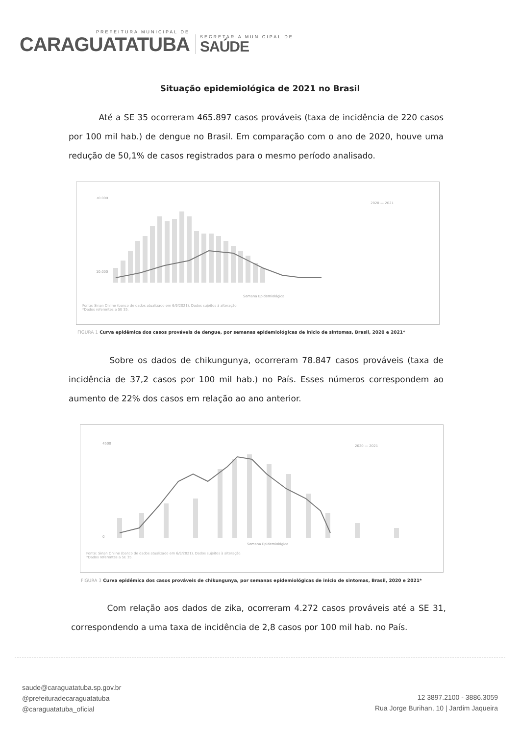PREFEITURA MUNICIPAL DE
CARAGUATATUBA
SECRETARIA MUNICIPAL DE
SAÚDE
Situação epidemiológica de 2021 no Brasil
Até a SE 35 ocorreram 465.897 casos prováveis (taxa de incidência de 220 casos por 100 mil hab.) de dengue no Brasil. Em comparação com o ano de 2020, houve uma redução de 50,1% de casos registrados para o mesmo período analisado.
70.000
10.000
2020 — 2021
Semana Epidemiológica
Fonte: Sinan Online (banco de dados atualizado em 6/9/2021). Dados sujeitos à alteração.
*Dados referentes a SE 35.
FIGURA 1 Curva epidêmica dos casos prováveis de dengue, por semanas epidemiológicas de inicio de sintomas, Brasil, 2020 e 2021*
Sobre os dados de chikungunya, ocorreram 78.847 casos prováveis (taxa de incidência de 37,2 casos por 100 mil hab.) no País. Esses números correspondem ao aumento de 22% dos casos em relação ao ano anterior.
4500
0
2020 — 2021
Semana Epidemiológica
Fonte: Sinan Online (banco de dados atualizado em 6/9/2021). Dados sujeitos à alteração.
*Dados referentes a SE 35.
FIGURA 3 Curva epidêmica dos casos prováveis de chikungunya, por semanas epidemiológicas de inicio de sintomas, Brasil, 2020 e 2021*
Com relação aos dados de zika, ocorreram 4.272 casos prováveis até a SE 31, correspondendo a uma taxa de incidência de 2,8 casos por 100 mil hab. no País.
saude@caraguatatuba.sp.gov.br
@prefeituradecaraguatatuba
@caraguatatuba_oficial
12 3897.2100 - 3886.3059
Rua Jorge Burihan, 10 | Jardim Jaqueira